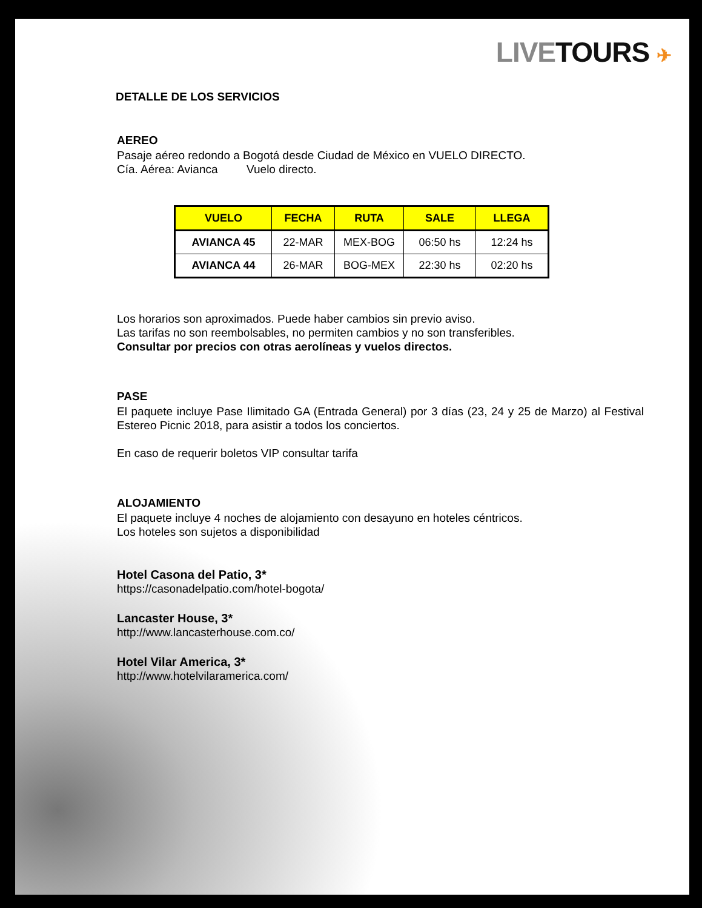LIVE TOURS ✈
DETALLE DE LOS SERVICIOS
AEREO
Pasaje aéreo redondo a Bogotá desde Ciudad de México en VUELO DIRECTO.
Cía. Aérea: Avianca Vuelo directo.
| VUELO | FECHA | RUTA | SALE | LLEGA |
| --- | --- | --- | --- | --- |
| AVIANCA 45 | 22-MAR | MEX-BOG | 06:50 hs | 12:24 hs |
| AVIANCA 44 | 26-MAR | BOG-MEX | 22:30 hs | 02:20 hs |
Los horarios son aproximados. Puede haber cambios sin previo aviso.
Las tarifas no son reembolsables, no permiten cambios y no son transferibles.
Consultar por precios con otras aerolíneas y vuelos directos.
PASE
El paquete incluye Pase Ilimitado GA (Entrada General) por 3 días (23, 24 y 25 de Marzo) al Festival Estereo Picnic 2018, para asistir a todos los conciertos.
En caso de requerir boletos VIP consultar tarifa
ALOJAMIENTO
El paquete incluye 4 noches de alojamiento con desayuno en hoteles céntricos.
Los hoteles son sujetos a disponibilidad
Hotel Casona del Patio, 3*
https://casonadelpatio.com/hotel-bogota/
Lancaster House, 3*
http://www.lancasterhouse.com.co/
Hotel Vilar America, 3*
http://www.hotelvilaramerica.com/